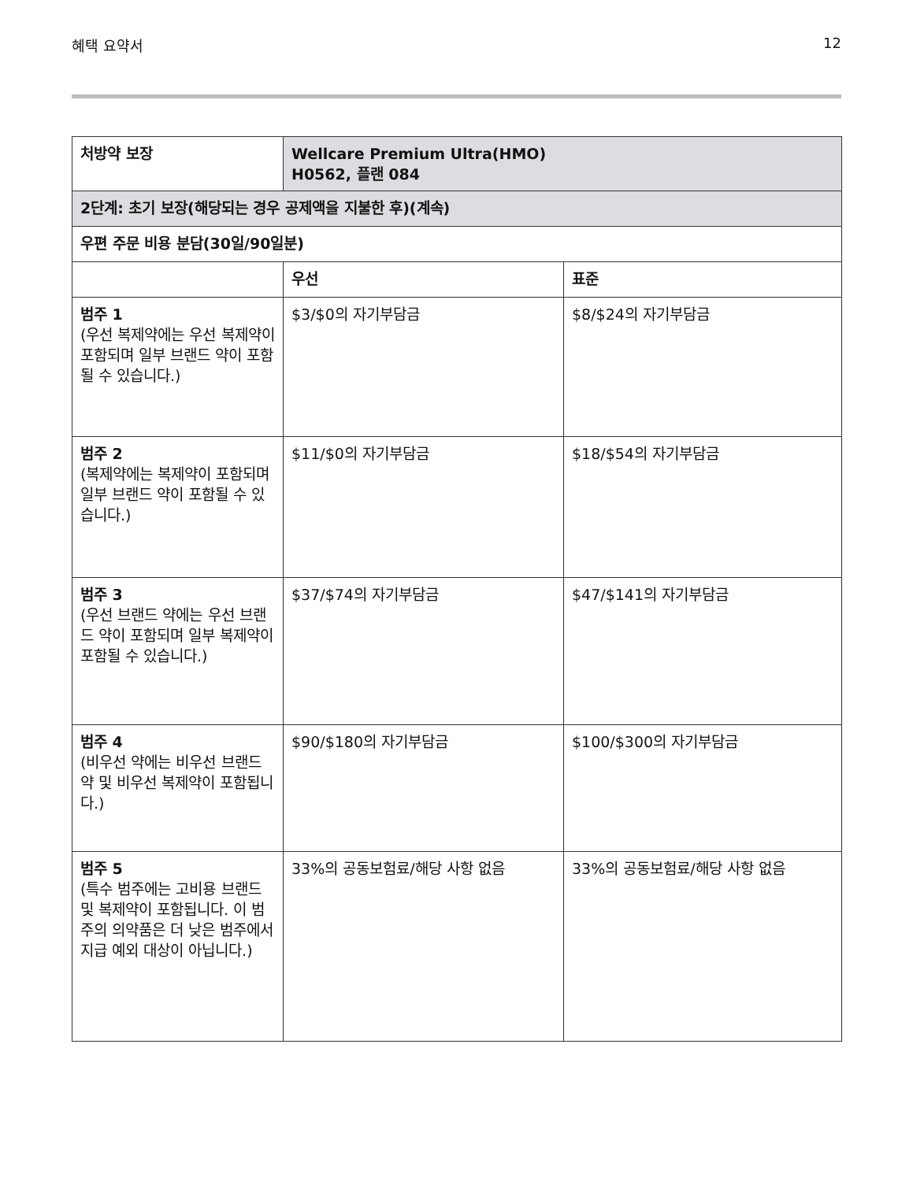혜택 요약서 12
| 처방약 보장 | Wellcare Premium Ultra(HMO) H0562, 플랜 084 | |
| --- | --- | --- |
| 2단계: 초기 보장(해당되는 경우 공제액을 지불한 후)(계속) | | |
| 우편 주문 비용 분담(30일/90일분) | | |
| | 우선 | 표준 |
| 범주 1 (우선 복제약에는 우선 복제약이 포함되며 일부 브랜드 약이 포함될 수 있습니다.) | $3/$0의 자기부담금 | $8/$24의 자기부담금 |
| 범주 2 (복제약에는 복제약이 포함되며 일부 브랜드 약이 포함될 수 있습니다.) | $11/$0의 자기부담금 | $18/$54의 자기부담금 |
| 범주 3 (우선 브랜드 약에는 우선 브랜드 약이 포함되며 일부 복제약이 포함될 수 있습니다.) | $37/$74의 자기부담금 | $47/$141의 자기부담금 |
| 범주 4 (비우선 약에는 비우선 브랜드 약 및 비우선 복제약이 포함됩니다.) | $90/$180의 자기부담금 | $100/$300의 자기부담금 |
| 범주 5 (특수 범주에는 고비용 브랜드 및 복제약이 포함됩니다. 이 범주의 의약품은 더 낮은 범주에서 지급 예외 대상이 아닙니다.) | 33%의 공동보험료/해당 사항 없음 | 33%의 공동보험료/해당 사항 없음 |